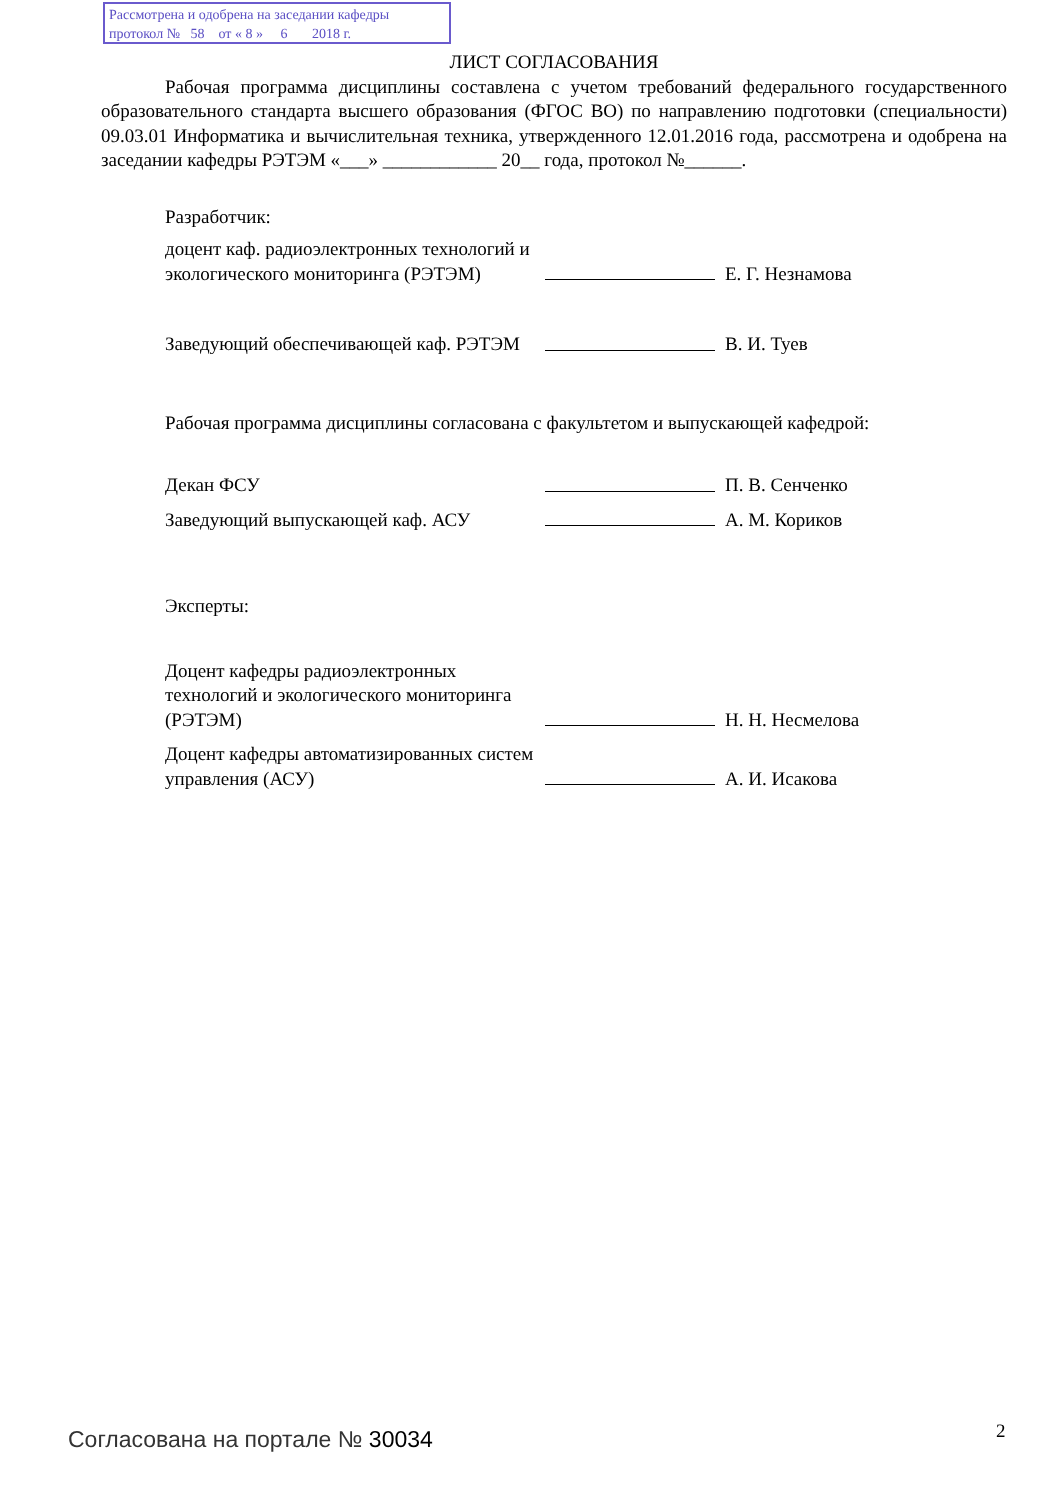Рассмотрена и одобрена на заседании кафедры
протокол № 58 от « 8 » 6 2018 г.
ЛИСТ СОГЛАСОВАНИЯ
Рабочая программа дисциплины составлена с учетом требований федерального государственного образовательного стандарта высшего образования (ФГОС ВО) по направлению подготовки (специальности) 09.03.01 Информатика и вычислительная техника, утвержденного 12.01.2016 года, рассмотрена и одобрена на заседании кафедры РЭТЭМ «___» ____________ 20__ года, протокол №______.
Разработчик:
доцент каф. радиоэлектронных технологий и экологического мониторинга (РЭТЭМ)
Е. Г. Незнамова
Заведующий обеспечивающей каф. РЭТЭМ
В. И. Туев
Рабочая программа дисциплины согласована с факультетом и выпускающей кафедрой:
Декан ФСУ
П. В. Сенченко
Заведующий выпускающей каф. АСУ
А. М. Кориков
Эксперты:
Доцент кафедры радиоэлектронных технологий и экологического мониторинга (РЭТЭМ)
Н. Н. Несмелова
Доцент кафедры автоматизированных систем управления (АСУ)
А. И. Исакова
Согласована на портале № 30034 2